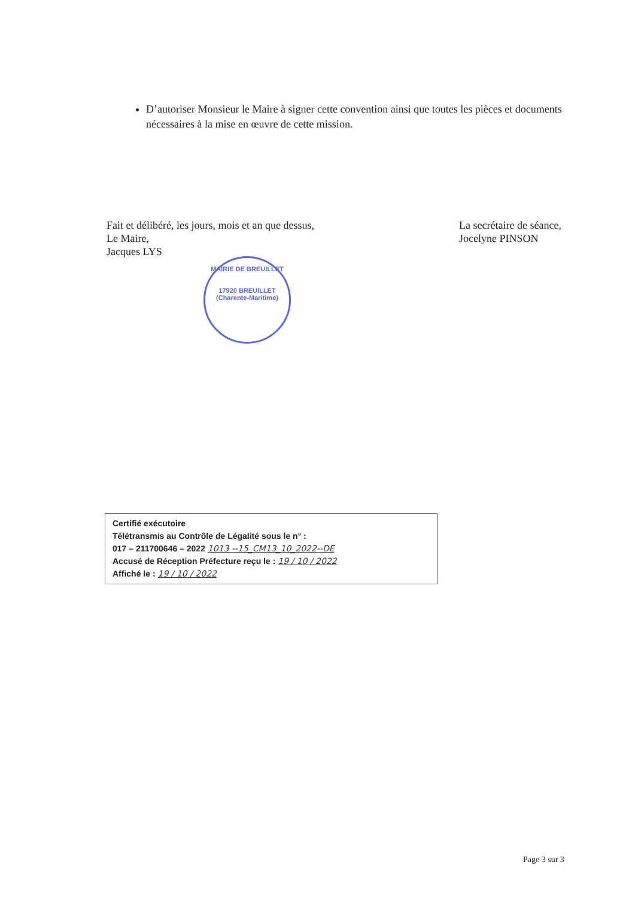D’autoriser Monsieur le Maire à signer cette convention ainsi que toutes les pièces et documents nécessaires à la mise en œuvre de cette mission.
Fait et délibéré, les jours, mois et an que dessus,
Le Maire,
Jacques LYS
La secrétaire de séance,
Jocelyne PINSON
MAIRIE DE BREUILLET
17920 BREUILLET (Charente-Maritime)
Certifié exécutoire
Télétransmis au Contrôle de Légalité sous le n° :
017 – 211700646 – 2022 1013 --15_CM13_10_2022--DE
Accusé de Réception Préfecture reçu le : 19 / 10 / 2022
Affiché le : 19 / 10 / 2022
Page 3 sur 3